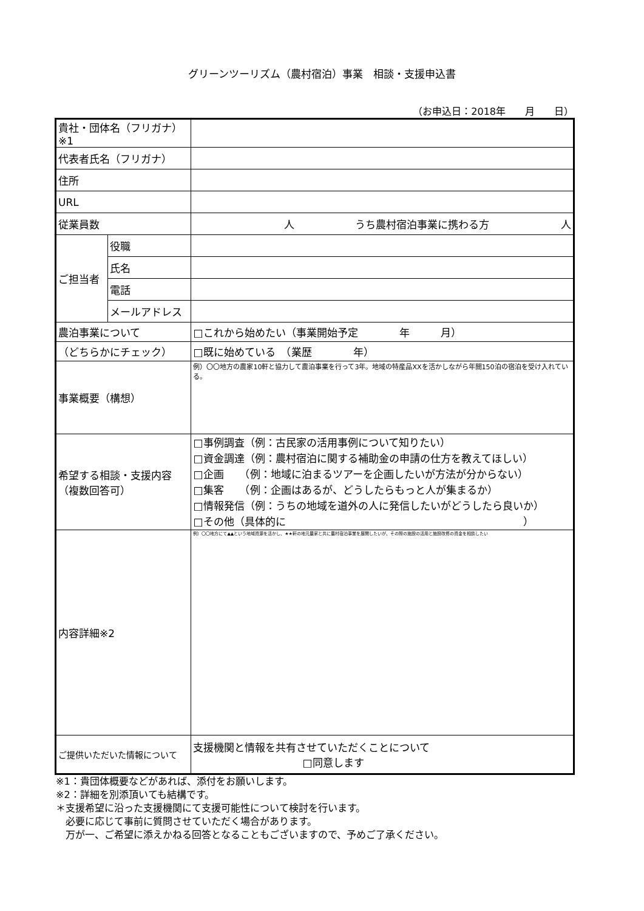グリーンツーリズム（農村宿泊）事業　相談・支援申込書
（お申込日：2018年　　月　　日）
| 貴社・団体名（フリガナ）※1 | | |
| 代表者氏名（フリガナ） | | |
| 住所 | | |
| URL | | |
| 従業員数 | | 人 うち農村宿泊事業に携わる方 人 |
| ご担当者 | 役職 | |
| | 氏名 | |
| | 電話 | |
| | メールアドレス | |
| 農泊事業について | | □これから始めたい（事業開始予定 年 月） |
| （どちらかにチェック） | | □既に始めている （業歴 年） |
| 事業概要（構想） | | 例）〇〇地方の農家10軒と協力して農泊事業を行って3年。地域の特産品XXを活かしながら年間150泊の宿泊を受け入れている。 |
| 希望する相談・支援内容 （複数回答可） | | □事例調査（例：古民家の活用事例について知りたい） □資金調達（例：農村宿泊に関する補助金の申請の仕方を教えてほしい） □企画 （例：地域に泊まるツアーを企画したいが方法が分からない） □集客 （例：企画はあるが、どうしたらもっと人が集まるか） □情報発信（例：うちの地域を道外の人に発信したいがどうしたら良いか） □その他（具体的に ） |
| 内容詳細※2 | | 例）〇〇地方にて▲▲という地域資源を活かし、★★軒の地元農家と共に農村宿泊事業を展開したいが、その際の施設の活用と施設改修の資金を相談したい |
| ご提供いただいた情報について | | 支援機関と情報を共有させていただくことについて □同意します |
※1：貴団体概要などがあれば、添付をお願いします。
※2：詳細を別添頂いても結構です。
＊支援希望に沿った支援機関にて支援可能性について検討を行います。
　必要に応じて事前に質問させていただく場合があります。
　万が一、ご希望に添えかねる回答となることもございますので、予めご了承ください。